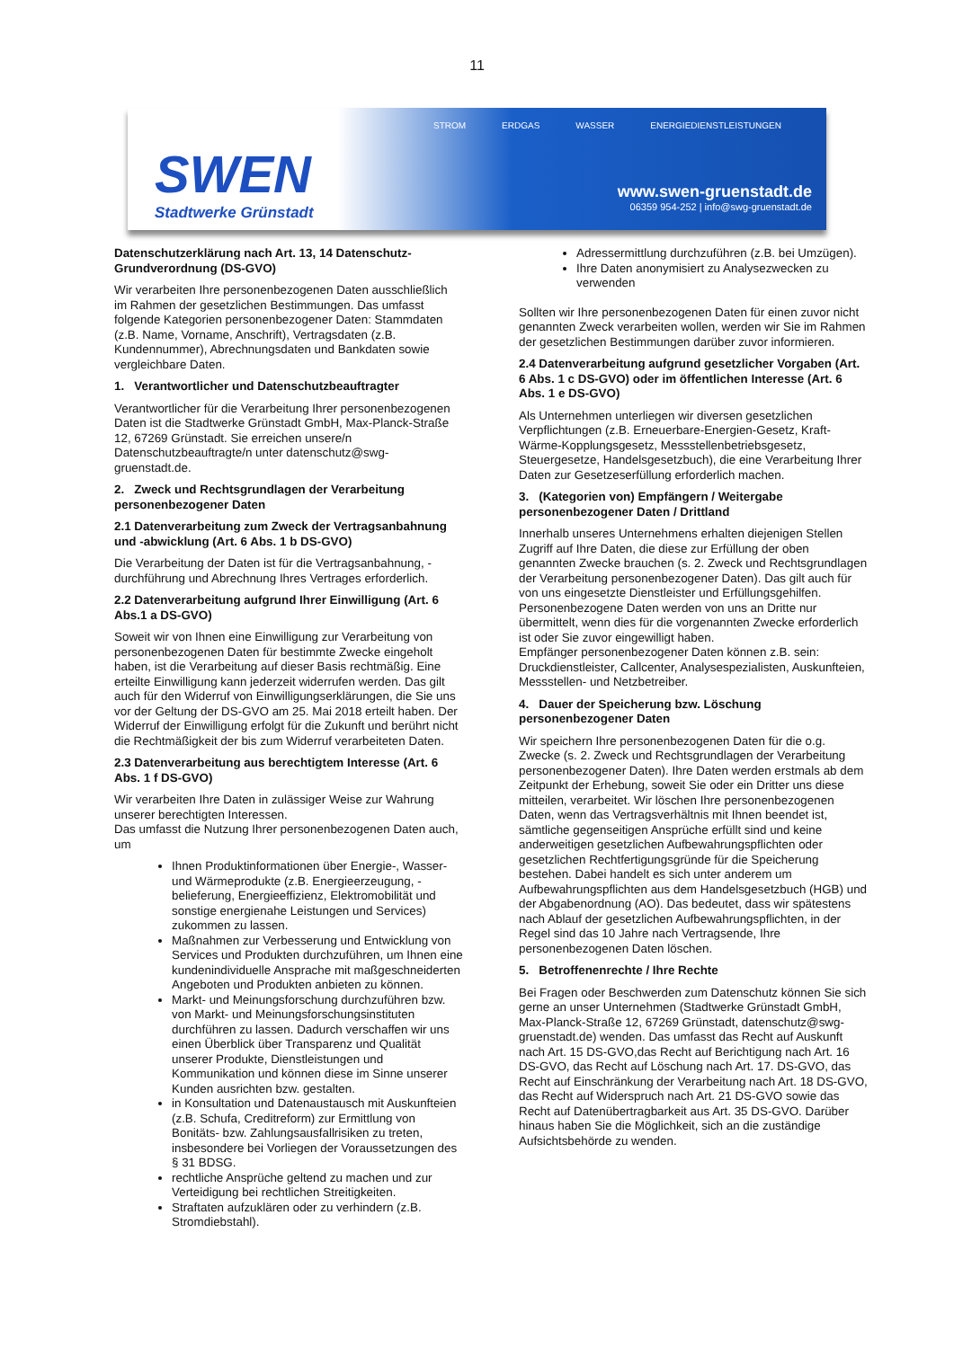11
SWEN
Stadtwerke Grünstadt
STROM ERDGAS WASSER ENERGIEDIENSTLEISTUNGEN
www.swen-gruenstadt.de
06359 954-252 | info@swg-gruenstadt.de
Datenschutzerklärung nach Art. 13, 14 Datenschutz-Grundverordnung (DS-GVO)
Wir verarbeiten Ihre personenbezogenen Daten ausschließlich im Rahmen der gesetzlichen Bestimmungen. Das umfasst folgende Kategorien personenbezogener Daten: Stammdaten (z.B. Name, Vorname, Anschrift), Vertragsdaten (z.B. Kundennummer), Abrechnungsdaten und Bankdaten sowie vergleichbare Daten.
1. Verantwortlicher und Datenschutzbeauftragter
Verantwortlicher für die Verarbeitung Ihrer personenbezogenen Daten ist die Stadtwerke Grünstadt GmbH, Max-Planck-Straße 12, 67269 Grünstadt. Sie erreichen unsere/n Datenschutzbeauftragte/n unter datenschutz@swg-gruenstadt.de.
2. Zweck und Rechtsgrundlagen der Verarbeitung personenbezogener Daten
2.1 Datenverarbeitung zum Zweck der Vertragsanbahnung und -abwicklung (Art. 6 Abs. 1 b DS-GVO)
Die Verarbeitung der Daten ist für die Vertragsanbahnung, -durchführung und Abrechnung Ihres Vertrages erforderlich.
2.2 Datenverarbeitung aufgrund Ihrer Einwilligung (Art. 6 Abs.1 a DS-GVO)
Soweit wir von Ihnen eine Einwilligung zur Verarbeitung von personenbezogenen Daten für bestimmte Zwecke eingeholt haben, ist die Verarbeitung auf dieser Basis rechtmäßig. Eine erteilte Einwilligung kann jederzeit widerrufen werden. Das gilt auch für den Widerruf von Einwilligungserklärungen, die Sie uns vor der Geltung der DS-GVO am 25. Mai 2018 erteilt haben. Der Widerruf der Einwilligung erfolgt für die Zukunft und berührt nicht die Rechtmäßigkeit der bis zum Widerruf verarbeiteten Daten.
2.3 Datenverarbeitung aus berechtigtem Interesse (Art. 6 Abs. 1 f DS-GVO)
Wir verarbeiten Ihre Daten in zulässiger Weise zur Wahrung unserer berechtigten Interessen.
Das umfasst die Nutzung Ihrer personenbezogenen Daten auch, um
Ihnen Produktinformationen über Energie-, Wasser- und Wärmeprodukte (z.B. Energieerzeugung, -belieferung, Energieeffizienz, Elektromobilität und sonstige energienahe Leistungen und Services) zukommen zu lassen.
Maßnahmen zur Verbesserung und Entwicklung von Services und Produkten durchzuführen, um Ihnen eine kundenindividuelle Ansprache mit maßgeschneiderten Angeboten und Produkten anbieten zu können.
Markt- und Meinungsforschung durchzuführen bzw. von Markt- und Meinungsforschungsinstituten durchführen zu lassen. Dadurch verschaffen wir uns einen Überblick über Transparenz und Qualität unserer Produkte, Dienstleistungen und Kommunikation und können diese im Sinne unserer Kunden ausrichten bzw. gestalten.
in Konsultation und Datenaustausch mit Auskunfteien (z.B. Schufa, Creditreform) zur Ermittlung von Bonitäts- bzw. Zahlungsausfallrisiken zu treten, insbesondere bei Vorliegen der Voraussetzungen des § 31 BDSG.
rechtliche Ansprüche geltend zu machen und zur Verteidigung bei rechtlichen Streitigkeiten.
Straftaten aufzuklären oder zu verhindern (z.B. Stromdiebstahl).
Adressermittlung durchzuführen (z.B. bei Umzügen).
Ihre Daten anonymisiert zu Analysezwecken zu verwenden
Sollten wir Ihre personenbezogenen Daten für einen zuvor nicht genannten Zweck verarbeiten wollen, werden wir Sie im Rahmen der gesetzlichen Bestimmungen darüber zuvor informieren.
2.4 Datenverarbeitung aufgrund gesetzlicher Vorgaben (Art. 6 Abs. 1 c DS-GVO) oder im öffentlichen Interesse (Art. 6 Abs. 1 e DS-GVO)
Als Unternehmen unterliegen wir diversen gesetzlichen Verpflichtungen (z.B. Erneuerbare-Energien-Gesetz, Kraft-Wärme-Kopplungsgesetz, Messstellenbetriebsgesetz, Steuergesetze, Handelsgesetzbuch), die eine Verarbeitung Ihrer Daten zur Gesetzeserfüllung erforderlich machen.
3. (Kategorien von) Empfängern / Weitergabe personenbezogener Daten / Drittland
Innerhalb unseres Unternehmens erhalten diejenigen Stellen Zugriff auf Ihre Daten, die diese zur Erfüllung der oben genannten Zwecke brauchen (s. 2. Zweck und Rechtsgrundlagen der Verarbeitung personenbezogener Daten). Das gilt auch für von uns eingesetzte Dienstleister und Erfüllungsgehilfen. Personenbezogene Daten werden von uns an Dritte nur übermittelt, wenn dies für die vorgenannten Zwecke erforderlich ist oder Sie zuvor eingewilligt haben.
Empfänger personenbezogener Daten können z.B. sein: Druckdienstleister, Callcenter, Analysespezialisten, Auskunfteien, Messstellen- und Netzbetreiber.
4. Dauer der Speicherung bzw. Löschung personenbezogener Daten
Wir speichern Ihre personenbezogenen Daten für die o.g. Zwecke (s. 2. Zweck und Rechtsgrundlagen der Verarbeitung personenbezogener Daten). Ihre Daten werden erstmals ab dem Zeitpunkt der Erhebung, soweit Sie oder ein Dritter uns diese mitteilen, verarbeitet. Wir löschen Ihre personenbezogenen Daten, wenn das Vertragsverhältnis mit Ihnen beendet ist, sämtliche gegenseitigen Ansprüche erfüllt sind und keine anderweitigen gesetzlichen Aufbewahrungspflichten oder gesetzlichen Rechtfertigungsgründe für die Speicherung bestehen. Dabei handelt es sich unter anderem um Aufbewahrungspflichten aus dem Handelsgesetzbuch (HGB) und der Abgabenordnung (AO). Das bedeutet, dass wir spätestens nach Ablauf der gesetzlichen Aufbewahrungspflichten, in der Regel sind das 10 Jahre nach Vertragsende, Ihre personenbezogenen Daten löschen.
5. Betroffenenrechte / Ihre Rechte
Bei Fragen oder Beschwerden zum Datenschutz können Sie sich gerne an unser Unternehmen (Stadtwerke Grünstadt GmbH, Max-Planck-Straße 12, 67269 Grünstadt, datenschutz@swg-gruenstadt.de) wenden. Das umfasst das Recht auf Auskunft nach Art. 15 DS-GVO,das Recht auf Berichtigung nach Art. 16 DS-GVO, das Recht auf Löschung nach Art. 17. DS-GVO, das Recht auf Einschränkung der Verarbeitung nach Art. 18 DS-GVO, das Recht auf Widerspruch nach Art. 21 DS-GVO sowie das Recht auf Datenübertragbarkeit aus Art. 35 DS-GVO. Darüber hinaus haben Sie die Möglichkeit, sich an die zuständige Aufsichtsbehörde zu wenden.